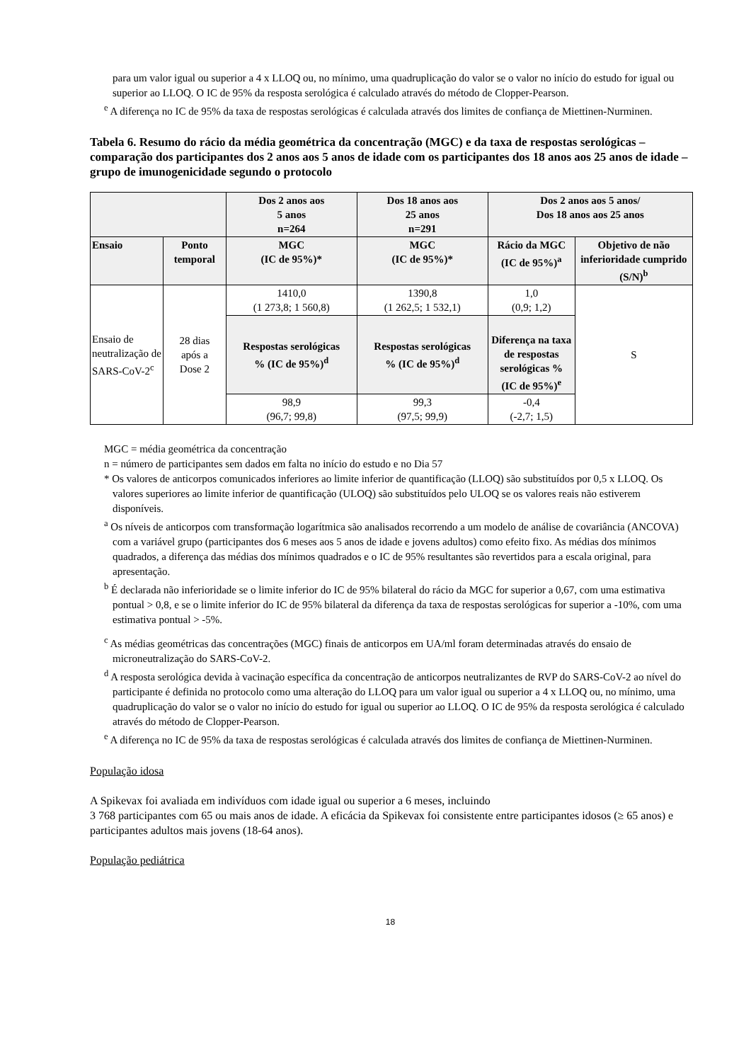para um valor igual ou superior a 4 x LLOQ ou, no mínimo, uma quadruplicação do valor se o valor no início do estudo for igual ou superior ao LLOQ. O IC de 95% da resposta serológica é calculado através do método de Clopper-Pearson.
<sup>e</sup> A diferença no IC de 95% da taxa de respostas serológicas é calculada através dos limites de confiança de Miettinen-Nurminen.
Tabela 6. Resumo do rácio da média geométrica da concentração (MGC) e da taxa de respostas serológicas – comparação dos participantes dos 2 anos aos 5 anos de idade com os participantes dos 18 anos aos 25 anos de idade – grupo de imunogenicidade segundo o protocolo
| | | Dos 2 anos aos 5 anos n=264 | Dos 18 anos aos 25 anos n=291 | Dos 2 anos aos 5 anos/ Dos 18 anos aos 25 anos | |
| --- | --- | --- | --- | --- | --- |
| Ensaio | Ponto temporal | MGC (IC de 95%)* | MGC (IC de 95%)* | Rácio da MGC (IC de 95%)<sup>a</sup> | Objetivo de não inferioridade cumprido (S/N)<sup>b</sup> |
| Ensaio de neutralização de SARS-CoV-2<sup>c</sup> | 28 dias após a Dose 2 | 1410,0 (1 273,8; 1 560,8) | 1390,8 (1 262,5; 1 532,1) | 1,0 (0,9; 1,2) | S |
| | | Respostas serológicas % (IC de 95%)<sup>d</sup> | Respostas serológicas % (IC de 95%)<sup>d</sup> | Diferença na taxa de respostas serológicas % (IC de 95%)<sup>e</sup> | |
| | | 98,9 (96,7; 99,8) | 99,3 (97,5; 99,9) | -0,4 (-2,7; 1,5) | |
MGC = média geométrica da concentração
n = número de participantes sem dados em falta no início do estudo e no Dia 57
* Os valores de anticorpos comunicados inferiores ao limite inferior de quantificação (LLOQ) são substituídos por 0,5 x LLOQ. Os valores superiores ao limite inferior de quantificação (ULOQ) são substituídos pelo ULOQ se os valores reais não estiverem disponíveis.
<sup>a</sup> Os níveis de anticorpos com transformação logarítmica são analisados recorrendo a um modelo de análise de covariância (ANCOVA) com a variável grupo (participantes dos 6 meses aos 5 anos de idade e jovens adultos) como efeito fixo. As médias dos mínimos quadrados, a diferença das médias dos mínimos quadrados e o IC de 95% resultantes são revertidos para a escala original, para apresentação.
<sup>b</sup> É declarada não inferioridade se o limite inferior do IC de 95% bilateral do rácio da MGC for superior a 0,67, com uma estimativa pontual > 0,8, e se o limite inferior do IC de 95% bilateral da diferença da taxa de respostas serológicas for superior a -10%, com uma estimativa pontual > -5%.
<sup>c</sup> As médias geométricas das concentrações (MGC) finais de anticorpos em UA/ml foram determinadas através do ensaio de microneutralização do SARS-CoV-2.
<sup>d</sup> A resposta serológica devida à vacinação específica da concentração de anticorpos neutralizantes de RVP do SARS-CoV-2 ao nível do participante é definida no protocolo como uma alteração do LLOQ para um valor igual ou superior a 4 x LLOQ ou, no mínimo, uma quadruplicação do valor se o valor no início do estudo for igual ou superior ao LLOQ. O IC de 95% da resposta serológica é calculado através do método de Clopper-Pearson.
<sup>e</sup> A diferença no IC de 95% da taxa de respostas serológicas é calculada através dos limites de confiança de Miettinen-Nurminen.
População idosa
A Spikevax foi avaliada em indivíduos com idade igual ou superior a 6 meses, incluindo
3 768 participantes com 65 ou mais anos de idade. A eficácia da Spikevax foi consistente entre participantes idosos (≥ 65 anos) e participantes adultos mais jovens (18-64 anos).
População pediátrica
18